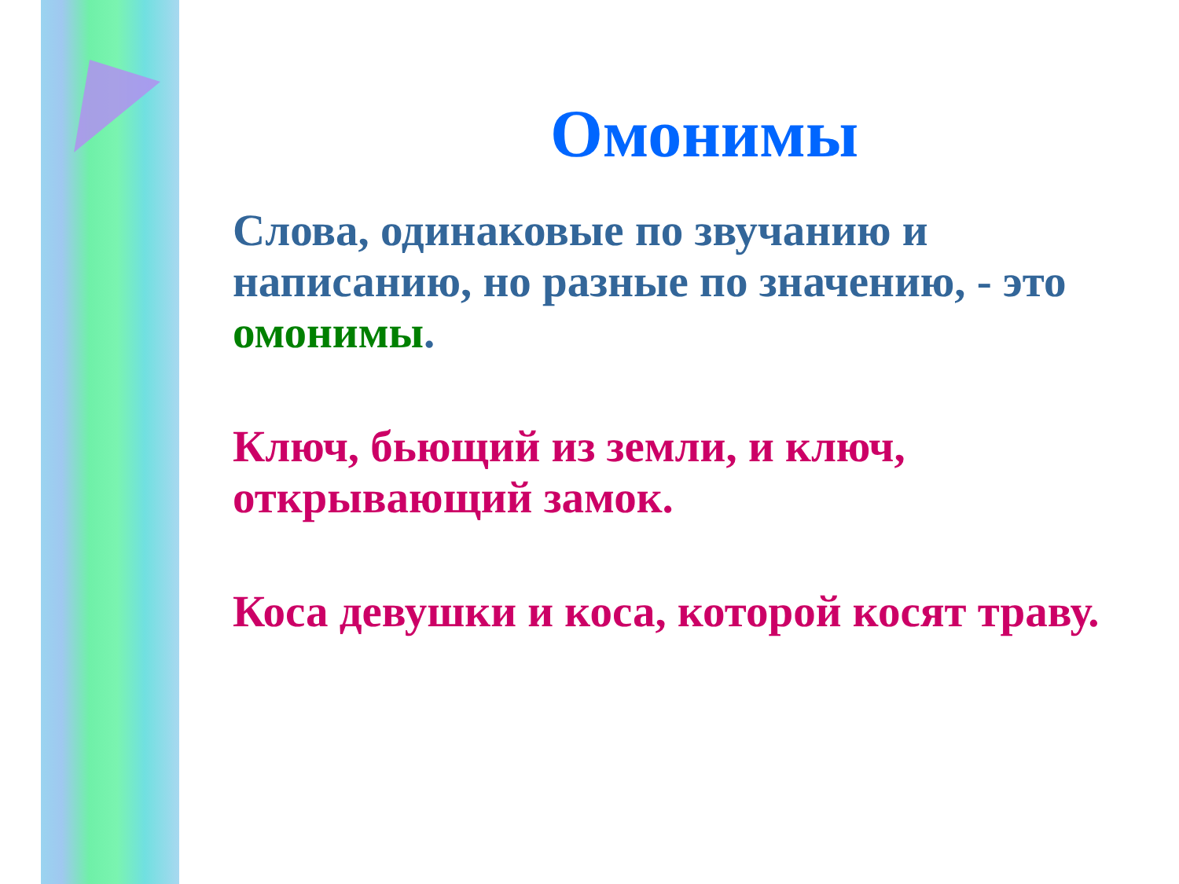Омонимы
Слова, одинаковые по звучанию и написанию, но разные по значению, - это омонимы.
Ключ, бьющий из земли, и ключ, открывающий замок.
Коса девушки и коса, которой косят траву.